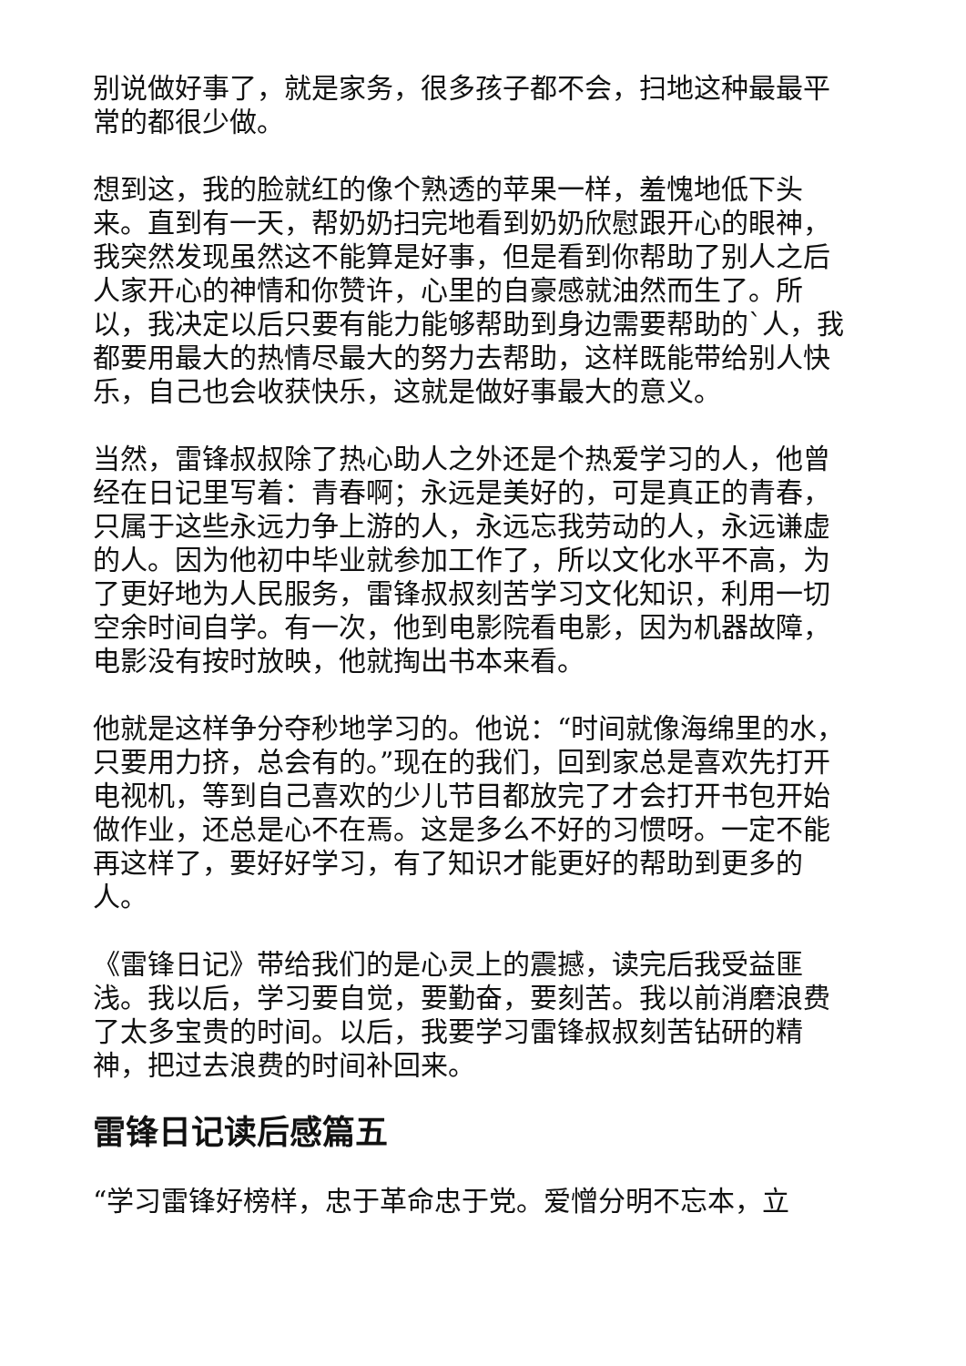别说做好事了，就是家务，很多孩子都不会，扫地这种最最平常的都很少做。
想到这，我的脸就红的像个熟透的苹果一样，羞愧地低下头来。直到有一天，帮奶奶扫完地看到奶奶欣慰跟开心的眼神，我突然发现虽然这不能算是好事，但是看到你帮助了别人之后人家开心的神情和你赞许，心里的自豪感就油然而生了。所以，我决定以后只要有能力能够帮助到身边需要帮助的`人，我都要用最大的热情尽最大的努力去帮助，这样既能带给别人快乐，自己也会收获快乐，这就是做好事最大的意义。
当然，雷锋叔叔除了热心助人之外还是个热爱学习的人，他曾经在日记里写着：青春啊；永远是美好的，可是真正的青春，只属于这些永远力争上游的人，永远忘我劳动的人，永远谦虚的人。因为他初中毕业就参加工作了，所以文化水平不高，为了更好地为人民服务，雷锋叔叔刻苦学习文化知识，利用一切空余时间自学。有一次，他到电影院看电影，因为机器故障，电影没有按时放映，他就掏出书本来看。
他就是这样争分夺秒地学习的。他说：“时间就像海绵里的水，只要用力挤，总会有的。”现在的我们，回到家总是喜欢先打开电视机，等到自己喜欢的少儿节目都放完了才会打开书包开始做作业，还总是心不在焉。这是多么不好的习惯呀。一定不能再这样了，要好好学习，有了知识才能更好的帮助到更多的人。
《雷锋日记》带给我们的是心灵上的震撼，读完后我受益匪浅。我以后，学习要自觉，要勤奋，要刻苦。我以前消磨浪费了太多宝贵的时间。以后，我要学习雷锋叔叔刻苦钻研的精神，把过去浪费的时间补回来。
雷锋日记读后感篇五
“学习雷锋好榜样，忠于革命忠于党。爱憎分明不忘本，立